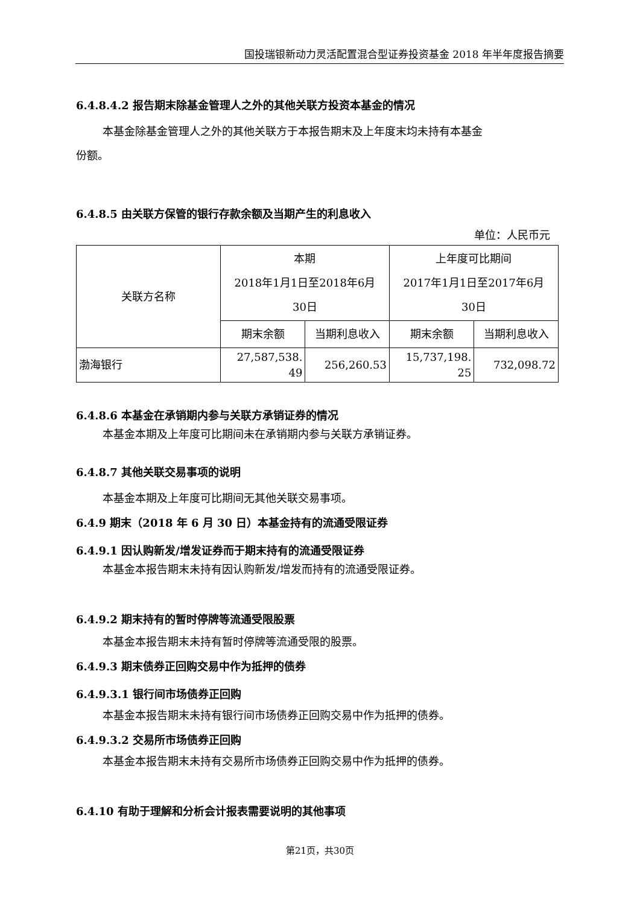国投瑞银新动力灵活配置混合型证券投资基金 2018 年半年度报告摘要
6.4.8.4.2 报告期末除基金管理人之外的其他关联方投资本基金的情况
本基金除基金管理人之外的其他关联方于本报告期末及上年度末均未持有本基金
份额。
6.4.8.5 由关联方保管的银行存款余额及当期产生的利息收入
单位：人民币元
| 关联方名称 | 本期 2018年1月1日至2018年6月 30日 | | 上年度可比期间 2017年1月1日至2017年6月 30日 | |
| | 期末余额 | 当期利息收入 | 期末余额 | 当期利息收入 |
| 渤海银行 | 27,587,538. 49 | 256,260.53 | 15,737,198. 25 | 732,098.72 |
6.4.8.6 本基金在承销期内参与关联方承销证券的情况
本基金本期及上年度可比期间未在承销期内参与关联方承销证券。
6.4.8.7 其他关联交易事项的说明
本基金本期及上年度可比期间无其他关联交易事项。
6.4.9 期末（2018 年 6 月 30 日）本基金持有的流通受限证券
6.4.9.1 因认购新发/增发证券而于期末持有的流通受限证券
本基金本报告期末未持有因认购新发/增发而持有的流通受限证券。
6.4.9.2 期末持有的暂时停牌等流通受限股票
本基金本报告期末未持有暂时停牌等流通受限的股票。
6.4.9.3 期末债券正回购交易中作为抵押的债券
6.4.9.3.1 银行间市场债券正回购
本基金本报告期末未持有银行间市场债券正回购交易中作为抵押的债券。
6.4.9.3.2 交易所市场债券正回购
本基金本报告期末未持有交易所市场债券正回购交易中作为抵押的债券。
6.4.10 有助于理解和分析会计报表需要说明的其他事项
第21页，共30页